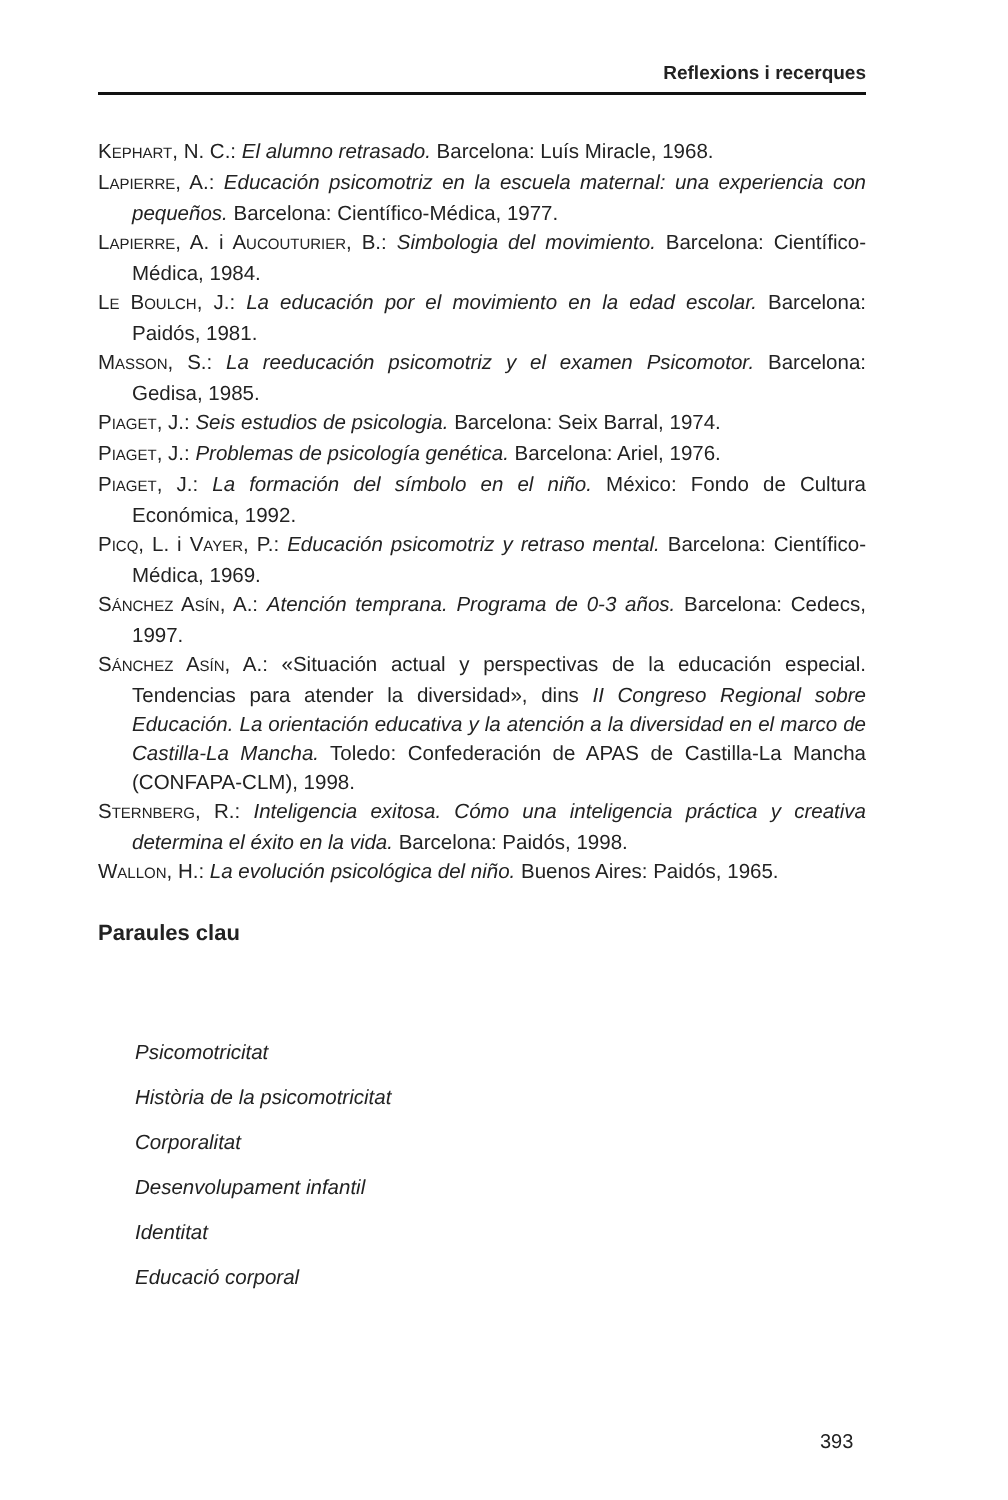Reflexions i recerques
KEPHART, N. C.: El alumno retrasado. Barcelona: Luís Miracle, 1968.
LAPIERRE, A.: Educación psicomotriz en la escuela maternal: una experiencia con pequeños. Barcelona: Científico-Médica, 1977.
LAPIERRE, A. i AUCOUTURIER, B.: Simbologia del movimiento. Barcelona: Científico-Médica, 1984.
LE BOULCH, J.: La educación por el movimiento en la edad escolar. Barcelona: Paidós, 1981.
MASSON, S.: La reeducación psicomotriz y el examen Psicomotor. Barcelona: Gedisa, 1985.
PIAGET, J.: Seis estudios de psicologia. Barcelona: Seix Barral, 1974.
PIAGET, J.: Problemas de psicología genética. Barcelona: Ariel, 1976.
PIAGET, J.: La formación del símbolo en el niño. México: Fondo de Cultura Económica, 1992.
PICQ, L. i VAYER, P.: Educación psicomotriz y retraso mental. Barcelona: Científico-Médica, 1969.
SÁNCHEZ ASÍN, A.: Atención temprana. Programa de 0-3 años. Barcelona: Cedecs, 1997.
SÁNCHEZ ASÍN, A.: «Situación actual y perspectivas de la educación especial. Tendencias para atender la diversidad», dins II Congreso Regional sobre Educación. La orientación educativa y la atención a la diversidad en el marco de Castilla-La Mancha. Toledo: Confederación de APAS de Castilla-La Mancha (CONFAPA-CLM), 1998.
STERNBERG, R.: Inteligencia exitosa. Cómo una inteligencia práctica y creativa determina el éxito en la vida. Barcelona: Paidós, 1998.
WALLON, H.: La evolución psicológica del niño. Buenos Aires: Paidós, 1965.
Paraules clau
Psicomotricitat
Història de la psicomotricitat
Corporalitat
Desenvolupament infantil
Identitat
Educació corporal
393